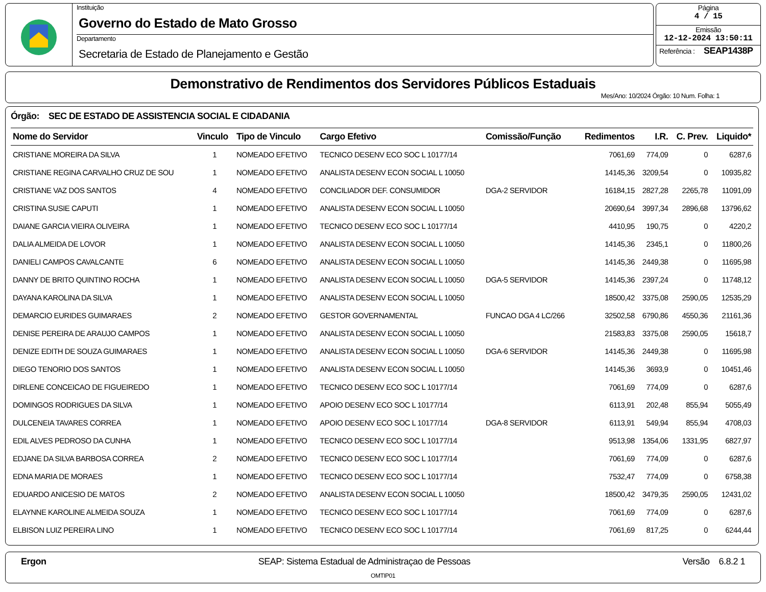Instituição
Governo do Estado de Mato Grosso
Departamento
Secretaria de Estado de Planejamento e Gestão
Página
4 / 15
Emissão
12-12-2024 13:50:11
Referência : SEAP1438P
Demonstrativo de Rendimentos dos Servidores Públicos Estaduais
Mes/Ano: 10/2024 Órgão: 10 Num. Folha: 1
Órgão: SEC DE ESTADO DE ASSISTENCIA SOCIAL E CIDADANIA
| Nome do Servidor | Vinculo | Tipo de Vinculo | Cargo Efetivo | Comissão/Função | Redimentos | I.R. | C. Prev. | Liquido* |
| --- | --- | --- | --- | --- | --- | --- | --- | --- |
| CRISTIANE MOREIRA DA SILVA | 1 | NOMEADO EFETIVO | TECNICO DESENV ECO SOC L 10177/14 | | 7061,69 | 774,09 | 0 | 6287,6 |
| CRISTIANE REGINA CARVALHO CRUZ DE SOU | 1 | NOMEADO EFETIVO | ANALISTA DESENV ECON SOCIAL L 10050 | | 14145,36 | 3209,54 | 0 | 10935,82 |
| CRISTIANE VAZ DOS SANTOS | 4 | NOMEADO EFETIVO | CONCILIADOR DEF. CONSUMIDOR | DGA-2 SERVIDOR | 16184,15 | 2827,28 | 2265,78 | 11091,09 |
| CRISTINA SUSIE CAPUTI | 1 | NOMEADO EFETIVO | ANALISTA DESENV ECON SOCIAL L 10050 | | 20690,64 | 3997,34 | 2896,68 | 13796,62 |
| DAIANE GARCIA VIEIRA OLIVEIRA | 1 | NOMEADO EFETIVO | TECNICO DESENV ECO SOC L 10177/14 | | 4410,95 | 190,75 | 0 | 4220,2 |
| DALIA ALMEIDA DE LOVOR | 1 | NOMEADO EFETIVO | ANALISTA DESENV ECON SOCIAL L 10050 | | 14145,36 | 2345,1 | 0 | 11800,26 |
| DANIELI CAMPOS CAVALCANTE | 6 | NOMEADO EFETIVO | ANALISTA DESENV ECON SOCIAL L 10050 | | 14145,36 | 2449,38 | 0 | 11695,98 |
| DANNY DE BRITO QUINTINO ROCHA | 1 | NOMEADO EFETIVO | ANALISTA DESENV ECON SOCIAL L 10050 | DGA-5 SERVIDOR | 14145,36 | 2397,24 | 0 | 11748,12 |
| DAYANA KAROLINA DA SILVA | 1 | NOMEADO EFETIVO | ANALISTA DESENV ECON SOCIAL L 10050 | | 18500,42 | 3375,08 | 2590,05 | 12535,29 |
| DEMARCIO EURIDES GUIMARAES | 2 | NOMEADO EFETIVO | GESTOR GOVERNAMENTAL | FUNCAO DGA 4 LC/266 | 32502,58 | 6790,86 | 4550,36 | 21161,36 |
| DENISE PEREIRA DE ARAUJO CAMPOS | 1 | NOMEADO EFETIVO | ANALISTA DESENV ECON SOCIAL L 10050 | | 21583,83 | 3375,08 | 2590,05 | 15618,7 |
| DENIZE EDITH DE SOUZA GUIMARAES | 1 | NOMEADO EFETIVO | ANALISTA DESENV ECON SOCIAL L 10050 | DGA-6 SERVIDOR | 14145,36 | 2449,38 | 0 | 11695,98 |
| DIEGO TENORIO DOS SANTOS | 1 | NOMEADO EFETIVO | ANALISTA DESENV ECON SOCIAL L 10050 | | 14145,36 | 3693,9 | 0 | 10451,46 |
| DIRLENE CONCEICAO DE FIGUEIREDO | 1 | NOMEADO EFETIVO | TECNICO DESENV ECO SOC L 10177/14 | | 7061,69 | 774,09 | 0 | 6287,6 |
| DOMINGOS RODRIGUES DA SILVA | 1 | NOMEADO EFETIVO | APOIO DESENV ECO SOC L 10177/14 | | 6113,91 | 202,48 | 855,94 | 5055,49 |
| DULCENEIA TAVARES CORREA | 1 | NOMEADO EFETIVO | APOIO DESENV ECO SOC L 10177/14 | DGA-8 SERVIDOR | 6113,91 | 549,94 | 855,94 | 4708,03 |
| EDIL ALVES PEDROSO DA CUNHA | 1 | NOMEADO EFETIVO | TECNICO DESENV ECO SOC L 10177/14 | | 9513,98 | 1354,06 | 1331,95 | 6827,97 |
| EDJANE DA SILVA BARBOSA CORREA | 2 | NOMEADO EFETIVO | TECNICO DESENV ECO SOC L 10177/14 | | 7061,69 | 774,09 | 0 | 6287,6 |
| EDNA MARIA DE MORAES | 1 | NOMEADO EFETIVO | TECNICO DESENV ECO SOC L 10177/14 | | 7532,47 | 774,09 | 0 | 6758,38 |
| EDUARDO ANICESIO DE MATOS | 2 | NOMEADO EFETIVO | ANALISTA DESENV ECON SOCIAL L 10050 | | 18500,42 | 3479,35 | 2590,05 | 12431,02 |
| ELAYNNE KAROLINE ALMEIDA SOUZA | 1 | NOMEADO EFETIVO | TECNICO DESENV ECO SOC L 10177/14 | | 7061,69 | 774,09 | 0 | 6287,6 |
| ELBISON LUIZ PEREIRA LINO | 1 | NOMEADO EFETIVO | TECNICO DESENV ECO SOC L 10177/14 | | 7061,69 | 817,25 | 0 | 6244,44 |
Ergon SEAP: Sistema Estadual de Administraçao de Pessoas Versão 6.8.2 1
OMTIP01